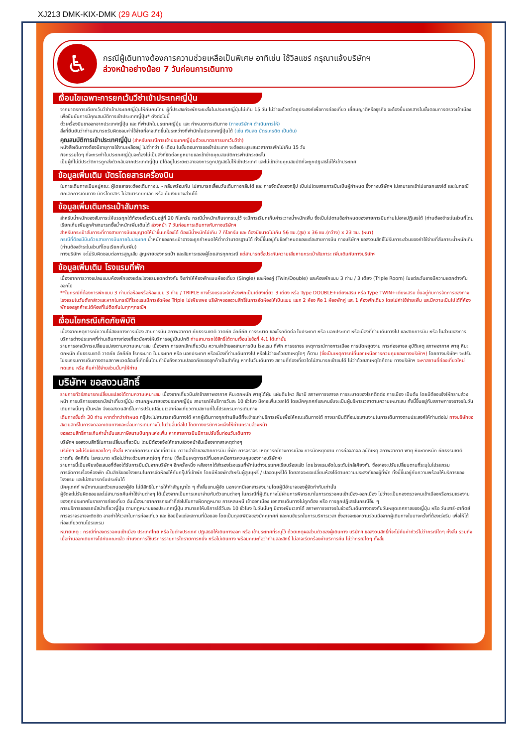XJ213 DMK-KIX-DMK (29 AUG 24)
♿
กรณีผู้เดินทางต้องการความช่วยเหลือเป็นพิเศษ อาทิเช่น ใช้วิลแชร์ กรุณาแจ้งบริษัทฯ
ล่วงหน้าอย่างน้อย 7 วันก่อนการเดินทาง
เงื่อนไขเฉพาะการยกเว้นวีซ่าเข้าประเทศญี่ปุ่น
จากมาตรการเดียกเว้นวีซ่าเข้าประเทศญี่ปุ่นให้กับคนไทย ผู้ที่ประสงค์จะพักระยะสั้นในประเทศญี่ปุ่นไม่เกิน 15 วัน ไม่ว่าจะด้วยวัตถุประสงค์เพื่อการท่องเที่ยว เยี่ยมญาติหรือธุรกิจ จะต้องยื่นเอกสารในขั้นตอนการตรวจเข้าเมือง เพื่อยืนยันการมีคุณสมบัติการเข้าประเทศญี่ปุ่น* ดังต่อไปนี้
ตั๋วเครื่องบินขาออกจากประเทศญี่ปุ่น และ ที่พำนักในประเทศญี่ปุ่น และ กำหนดการเดินทาง (ทางบริษัทฯ ดำเนินการให้)
สิ่งที่ยืนยันว่าท่านสามารถรับผิดชอบค่าใช้จ่ายที่อาจเกิดขึ้นในระหว่างที่พำนักในประเทศญี่ปุ่นได้ (เช่น เงินสด บัตรเครดิต เป็นต้น)
คุณสมบัติการเข้าประเทศญี่ปุ่น (สำหรับกรณีการเข้าประเทศญี่ปุ่นด้วยมาตรการยกเว้นวีซ่า)
หนังสือเดินทางต้องมีอายุการใช้งานเหลืออยู่ ไม่ต่ำกว่า 6 เดือน ในขั้นตอนการขอเข้าประเทศ จะต้องระบุระยะเวลาการพักไม่เกิน 15 วัน
กิจกรรมใดๆ ที่จะกระทำในประเทศญี่ปุ่นจะต้องไม่เป็นสิ่งที่ขัดต่อกฎหมายและเข้าข่ายคุณสมบัติการพำนักระยะสั้น
เป็นผู้ที่ไม่มีประวัติการถูกส่งตัวกลับจากประเทศญี่ปุ่น มิได้อยู่ในระยะเวลาของการถูกปฏิเสธไม่ให้เข้าประเทศ และไม่เข้าข่ายคุณสมบัติที่จะถูกปฏิเสธไม่ให้เข้าประเทศ
ข้อมูลเพิ่มเติม บัตรโดยสารเครื่องบิน
ในการเดินทางเป็นหมู่คณะ ผู้โดยสารจะต้องเดินทางไป - กลับพร้อมกัน ไม่สามารถเลื่อนวันเดินทางกลับได้ และ การจัดนั่งของกรุ๊ป เป็นไปโดยสายการบินเป็นผู้กำหนด ซึ่งทางบริษัทฯ ไม่สามารถเข้าไปแทรกแซงได้ และในกรณียกเลิกการเดินทาง บัตรโดยสาร ไม่สามารถยกเลิก หรือ คืนเงินบางส่วนได้
ข้อมูลเพิ่มเติมกระเป๋าสัมภาระ
สำหรับน้ำหนักของสัมภาระให้บรรทุกใต้ท้องเครื่องบินอยู่ที่ 20 กิโลกรัม กรณีน้ำหนักเกินจากระบุไว้ จะมีการเรียกเก็บค่าระวางน้ำหนักเพิ่ม ซึ่งเป็นไปตามข้อกำหนดของสายการบินท่านไม่อาจปฏิเสธได้ (ท่านต้องชำระในส่วนที่โดนเรียกเก็บเพิ่มลูกค้าสามารถซื้อน้ำหนักเพิ่มเติมได้ ล่วงหน้า 7 วันก่อนการเดินทางกับทางบริษัทฯ
สำหรับกระเป๋าสัมภาระที่ทางสายการบินอนุญาตให้นำขึ้นเครื่องได้ ต้องมีน้ำหนักไม่เกิน 7 กิโลกรัม และ ต้องมีขนาดไม่เกิน 56 ซม.(สูง) x 36 ซม.(กว้าง) x 23 ซม. (หนา)
กรณีที่ต้องมีบินด้วยสายการบินภายในประเทศ น้ำหนักของกระเป๋าอาจจะถูกกำหนดให้ต่ำกว่ามาตรฐานได้ ทั้งนี้ขึ้นอยู่กับข้อกำหนดของแต่ละสายการบิน ทางบริษัทฯ ขอสงวนสิทธิ์ไม่รับภาระส่วนของค่าใช้จ่ายที่สัมภาระน้ำหนักเกิน (ท่านต้องชำระในส่วนที่โดนเรียกเก็บเพิ่ม)
ทางบริษัทฯ จะไม่รับผิดชอบต่อการสูญเสีย สูญหายของกระเป๋า และสัมภาระของผู้โดยสารทุกกรณี แต่สามารถซื้อประกันความเสียหายกระเป๋าสัมภาระ เพิ่มเติมกับทางบริษัทฯ
ข้อมูลเพิ่มเติม โรงแรมที่พัก
เนื่องจากการวางแปลนแบบห้องพักของแต่ละโรงแรมแตกต่างกัน จึงทำให้ห้องพักแบบห้องเดี่ยว (Single) และห้องคู่ (Twin/Double) และห้องพักแบบ 3 ท่าน / 3 เตียง (Triple Room) ในแต่ละวันอาจมีความแตกต่างกันออกไป
**ในกรณีที่ต้องการพักแบบ 3 ท่านต่อห้องหรือห้องแบบ 3 ท่าน / TRIPLE ทางโรงแรมจะจัดห้องพักเป็นเตียงเดี่ยว 3 เตียง หรือ Type DOUBLE+เตียงเสริม หรือ Type TWIN+เตียงเสริม ขึ้นอยู่กับการจัดการของทางโรงแรมในวันดังกล่าวและหากในกรณีที่โรงแรมมีการจัดห้อง Triple ไม่เพียงพอ บริษัทฯขอสงวนสิทธิ์ในการจัดห้องให้เป็นแบบ แยก 2 ห้อง คือ 1 ห้องพักคู่ และ 1 ห้องพักเดียว โดยไม่ค่าใช้จ่ายเพิ่ม และมีความเป็นไปได้ที่ห้องพักของลูกค้าจะได้ห้องที่ไม่ติดกันในทุกๆกรณีฯ
เงื่อนไขกรณีเกิดภัยพิบัติ
เนื่องจากเหตุการณ์ความไม่สงบทางการเมือง สายการบิน สภาพอากาศ ภัยธรรมชาติ วาตภัย อัคคีภัย การระบาด ของโรคติดต่อ ในประเทศ หรือ นอกประเทศ หรือเมืองที่ท่านเดินทางไป และสายการบิน หรือ ในส่วนของการบริการต่างประเทศที่ท่านเดินทางท่องเที่ยวยังคงให้บริการอยู่เป็นปกติ ท่านสามารถใช้สิทธิ์ได้ตามเงื่อนไขข้อที่ 4.1 ได้เท่านั้น
รายการอาจมีการเปลี่ยนแปลงตามความเหมาะสม เนื่องจาก การยกเลิกเที่ยวบิน ความล่าช้าของสายการบิน โรงแรม ที่พัก การจราจร เหตุการณ์ทางการเมือง การนัดหยุดงาน การก่อจลาจล อุบัติเหตุ สภาพอากาศ พายุ หิมะตกหนัก ภัยธรรมชาติ วาตภัย อัคคีภัย โรคระบาด ในประเทศ หรือ นอกประเทศ หรือเมืองที่ท่านเดินทางไป หรือไม่ว่าจะด้วยสาเหตุใดๆ ก็ตาม (ซึ่งเป็นเหตุการณ์ที่นอกเหนือการควบคุมของทางบริษัทฯ) โดยทางบริษัทฯ จะปรับโปรแกรมการเดินทางตามสภาพแวดล้อมที่เกิดขึ้นโดยคำนึงถึงความปลอดภัยของลูกค้าเป็นสำคัญ หากในวันเดินทาง สถานที่ท่องเที่ยวใดไม่สามารถเข้าชมได้ ไม่ว่าด้วยสาเหตุใดก็ตาม ทางบริษัทฯ จะหาสถานที่ท่องเที่ยวใหม่ทดแทน หรือ คืนค่าใช้จ่ายส่วนนั้นๆให้ท่าน
บริษัทฯ ขอสงวนสิทธิ์
รายการทัวร์สามารถเปลี่ยนแปลงได้ตามความเหมาะสม เนื่องจากเที่ยวบินล่าช้าสภาพอากาศ หิมะตกหนัก พายุได้ฝุ่น แผ่นดินไหว สึนามิ สภาพการจลาจล การระบาดของโรคติดต่อ การเมือง เป็นต้น โดยมิต้องแจ้งให้ทราบล่วงหน้า การบริการของรถบัสนำเที่ยวญี่ปุ่น ตามกฎหมายของประเทศญี่ปุ่น สามารถให้บริการวันละ 10 ชั่วโมง มิอาจเพิ่มเวลาได้ โดยมัคคุเทศก์และคนขับจะเป็นผู้บริหารเวลาตามความเหมาะสม ทั้งนี้ขึ้นอยู่กับสภาพการจราจรในวันเดินทางนั้นๆ เป็นหลัก จึงขอสงวนสิทธิ์ในการปรับเปลี่ยนเวลาท่องเที่ยวตามสถานที่ในโปรแกรมการเดินทาง
เดินทางขั้นต่ำ 30 ท่าน หากต่ำกว่ากำหนด กรุ๊ปจะไม่สามารถเดินทางได้ หากผู้เดินทางทุกท่านยินดีที่จะชำระค่าบริการเพิ่มเพื่อให้คณะเดินทางได้ ทางเรายินดีที่จะประสานงานในการเดินทางตามประสงค์ให้ท่านต่อไป ทางบริษัทขอสงวนสิทธิ์ในการงดออกเดินทางและเลื่อนการเดินทางไปในวันอื่นต่อไป โดยทางบริษัทฯจะแจ้งให้ท่านทราบล่วงหน้า
ขอสงวนสิทธิ์การเก็บค่าน้ำมันและภาษีสนามบินทุกแห่งเพิ่ม หากสายการบินมีการปรับขึ้นก่อนวันเดินทาง
บริษัทฯ ขอสงวนสิทธิ์ในการเปลี่ยนเที่ยวบิน โดยมิต้องแจ้งให้ทราบล่วงหน้าอันเนื่องจากสาเหตุต่างๆ
บริษัทฯ จะไม่รับผิดชอบใดๆ ทั้งสิ้น หากเกิดการยกเลิกเที่ยวบิน ความล่าช้าของสายการบิน ที่พัก การจราจร เหตุการณ์ทางการเมือง การนัดหยุดงาน การก่อจลาจล อุบัติเหตุ สภาพอากาศ พายุ หิมะตกหนัก ภัยธรรมชาติ วาตภัย อัคคีภัย โรคระบาด หรือไม่ว่าจะด้วยสาเหตุใดๆ ก็ตาม (ซึ่งเป็นเหตุการณ์ที่นอกเหนือการควบคุมของทางบริษัทฯ)
รายการนี้เป็นเพียงข้อเสนอที่ต้องได้รับการยืนยันจากบริษัทฯ อีกครั้งหนึ่ง หลังจากได้สำรองโรงแรมที่พักในต่างประเทศเรียบร้อยแล้ว โดยโรงแรมจัดในระดับใกล้เคียงกัน ซึ่งอาจจะปรับเปลี่ยนตามที่ระบุในโปรแกรม
การจัดการเรื่องห้องพัก เป็นสิทธิของโรงแรมในการจัดห้องให้กับกรุ๊ปที่เข้าพัก โดยมีห้องพักสำหรับผู้สูบบุหรี่ / ปลอดบุหรี่ได้ โดยอาจจะขอเปลี่ยนห้องได้ตามความประสงค์ของผู้ที่พัก ทั้งนี้ขึ้นอยู่กับความพร้อมให้บริการของโรงแรม และไม่สามารถรับประกันได้
มัคคุเทศก์ พนักงานและตัวแทนของผู้จัด ไม่มีสิทธิในการให้คำสัญญาใด ๆ ทั้งสิ้นแทนผู้จัด นอกจากมีเอกสารลงนามโดยผู้มีอำนาจของผู้จัดกำกับเท่านั้น
ผู้จัดจะไม่รับผิดชอบและไม่สามารถคืนค่าใช้จ่ายต่างๆ ได้เนื่องจากเป็นการเหมาจ่ายกับตัวแทนต่างๆ ในกรณีที่ผู้เดินทางไม่ผ่านการพิจารณาในการตรวจคนเข้าเมือง-ออกเมือง ไม่ว่าจะเป็นกองตรวจคนเข้าเมืองหรือกรมแรงงานของทุกประเทศในรายการท่องเที่ยว อันเนื่องมาจากการกระทำที่ส่อไปในทางผิดกฎหมาย การหลบหนี เข้าออกเมือง เอกสารเดินทางไม่ถูกต้อง หรือ การถูกปฏิเสธในกรณีอื่น ๆ
การบริการของรถบัสนำเที่ยวญี่ปุ่น ตามกฎหมายของประเทศญี่ปุ่น สามารถให้บริการได้วันละ 10 ชั่วโมง ในวันนั้นๆ มิอาจเพิ่มเวลาได้ สภาพการจราจรในช่วงวันเดินทางตรงกับวันหยุดเทศกาลของญี่ปุ่น หรือ วันเสาร์-อาทิตย์ การจราจรอาจจะติดขัด อาจทำให้เวลาในการท่องเที่ยว และ ช้อปปิ้งแต่ละสถานที่น้อยลง โดยเป็นดุลยพินิจของมัคคุเทศก์ และคนขับรถในการบริหารเวลา ซึ่งอาจจะขอความร่วมมือจากผู้เดินทางในบางครั้งที่ต้องเร่งรีบ เพื่อให้ได้ท่องเที่ยวตามโปรแกรม
หมายเหตุ : กรณีที่กองตรวจคนเข้าเมือง ประเทศไทย หรือ ในต่างประเทศ ปฏิเสธมิให้เดินทางออก หรือ เข้าประเทศที่ระบุไว้ ด้วยเหตุผลส่วนตัวของผู้เดินทาง บริษัทฯ ขอสงวนสิทธิ์ที่จะไม่คืนค่าทัวร์ไม่ว่ากรณีใดๆ ทั้งสิ้น รวมถึง เมื่อท่านออกเดินทางไปกับคณะแล้ว ท่านงดการใช้บริการรายการใดรายการหนึ่ง หรือไม่เดินทาง พร้อมคณะถือว่าท่านสละสิทธิ์ ไม่อาจเรียกร้องค่าบริการคืน ไม่ว่ากรณีใดๆ ทั้งสิ้น